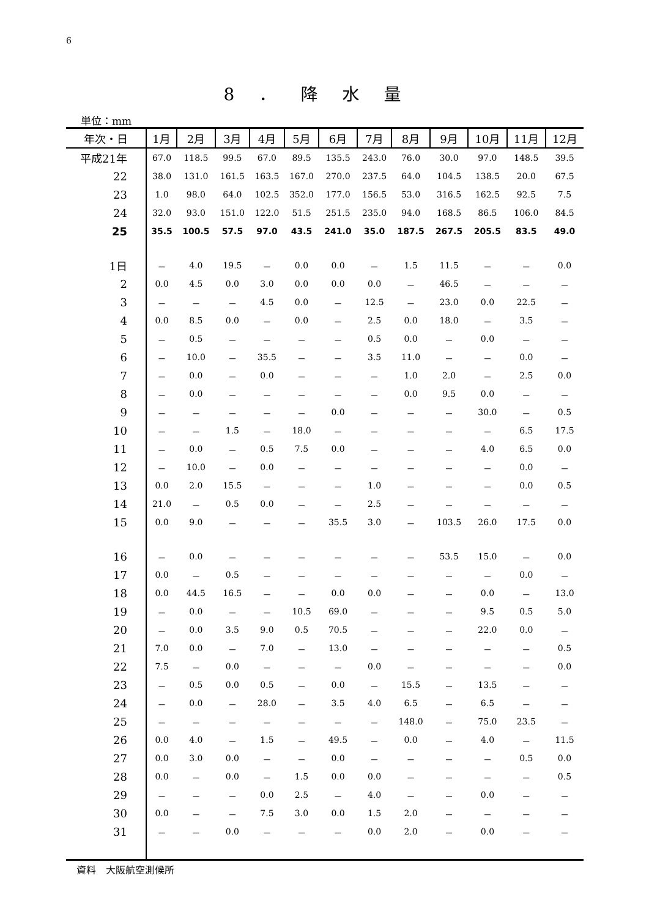6
8．降水量
単位：mm
| 年次・日 | 1月 | 2月 | 3月 | 4月 | 5月 | 6月 | 7月 | 8月 | 9月 | 10月 | 11月 | 12月 |
| --- | --- | --- | --- | --- | --- | --- | --- | --- | --- | --- | --- | --- |
| 平成21年 | 67.0 | 118.5 | 99.5 | 67.0 | 89.5 | 135.5 | 243.0 | 76.0 | 30.0 | 97.0 | 148.5 | 39.5 |
| 22 | 38.0 | 131.0 | 161.5 | 163.5 | 167.0 | 270.0 | 237.5 | 64.0 | 104.5 | 138.5 | 20.0 | 67.5 |
| 23 | 1.0 | 98.0 | 64.0 | 102.5 | 352.0 | 177.0 | 156.5 | 53.0 | 316.5 | 162.5 | 92.5 | 7.5 |
| 24 | 32.0 | 93.0 | 151.0 | 122.0 | 51.5 | 251.5 | 235.0 | 94.0 | 168.5 | 86.5 | 106.0 | 84.5 |
| 25 | 35.5 | 100.5 | 57.5 | 97.0 | 43.5 | 241.0 | 35.0 | 187.5 | 267.5 | 205.5 | 83.5 | 49.0 |
| 1日 | － | 4.0 | 19.5 | － | 0.0 | 0.0 | － | 1.5 | 11.5 | － | － | 0.0 |
| 2 | 0.0 | 4.5 | 0.0 | 3.0 | 0.0 | 0.0 | 0.0 | － | 46.5 | － | － | － |
| 3 | － | － | － | 4.5 | 0.0 | － | 12.5 | － | 23.0 | 0.0 | 22.5 | － |
| 4 | 0.0 | 8.5 | 0.0 | － | 0.0 | － | 2.5 | 0.0 | 18.0 | － | 3.5 | － |
| 5 | － | 0.5 | － | － | － | － | 0.5 | 0.0 | － | 0.0 | － | － |
| 6 | － | 10.0 | － | 35.5 | － | － | 3.5 | 11.0 | － | － | 0.0 | － |
| 7 | － | 0.0 | － | 0.0 | － | － | － | 1.0 | 2.0 | － | 2.5 | 0.0 |
| 8 | － | 0.0 | － | － | － | － | － | 0.0 | 9.5 | 0.0 | － | － |
| 9 | － | － | － | － | － | 0.0 | － | － | － | 30.0 | － | 0.5 |
| 10 | － | － | 1.5 | － | 18.0 | － | － | － | － | － | 6.5 | 17.5 |
| 11 | － | 0.0 | － | 0.5 | 7.5 | 0.0 | － | － | － | 4.0 | 6.5 | 0.0 |
| 12 | － | 10.0 | － | 0.0 | － | － | － | － | － | － | 0.0 | － |
| 13 | 0.0 | 2.0 | 15.5 | － | － | － | 1.0 | － | － | － | 0.0 | 0.5 |
| 14 | 21.0 | － | 0.5 | 0.0 | － | － | 2.5 | － | － | － | － | － |
| 15 | 0.0 | 9.0 | － | － | － | 35.5 | 3.0 | － | 103.5 | 26.0 | 17.5 | 0.0 |
| 16 | － | 0.0 | － | － | － | － | － | － | 53.5 | 15.0 | － | 0.0 |
| 17 | 0.0 | － | 0.5 | － | － | － | － | － | － | － | 0.0 | － |
| 18 | 0.0 | 44.5 | 16.5 | － | － | 0.0 | 0.0 | － | － | 0.0 | － | 13.0 |
| 19 | － | 0.0 | － | － | 10.5 | 69.0 | － | － | － | 9.5 | 0.5 | 5.0 |
| 20 | － | 0.0 | 3.5 | 9.0 | 0.5 | 70.5 | － | － | － | 22.0 | 0.0 | － |
| 21 | 7.0 | 0.0 | － | 7.0 | － | 13.0 | － | － | － | － | － | 0.5 |
| 22 | 7.5 | － | 0.0 | － | － | － | 0.0 | － | － | － | － | 0.0 |
| 23 | － | 0.5 | 0.0 | 0.5 | － | 0.0 | － | 15.5 | － | 13.5 | － | － |
| 24 | － | 0.0 | － | 28.0 | － | 3.5 | 4.0 | 6.5 | － | 6.5 | － | － |
| 25 | － | － | － | － | － | － | － | 148.0 | － | 75.0 | 23.5 | － |
| 26 | 0.0 | 4.0 | － | 1.5 | － | 49.5 | － | 0.0 | － | 4.0 | － | 11.5 |
| 27 | 0.0 | 3.0 | 0.0 | － | － | 0.0 | － | － | － | － | 0.5 | 0.0 |
| 28 | 0.0 | － | 0.0 | － | 1.5 | 0.0 | 0.0 | － | － | － | － | 0.5 |
| 29 | － | － | － | 0.0 | 2.5 | － | 4.0 | － | － | 0.0 | － | － |
| 30 | 0.0 | － | － | 7.5 | 3.0 | 0.0 | 1.5 | 2.0 | － | － | － | － |
| 31 | － | － | 0.0 | － | － | － | 0.0 | 2.0 | － | 0.0 | － | － |
資料　大阪航空測候所